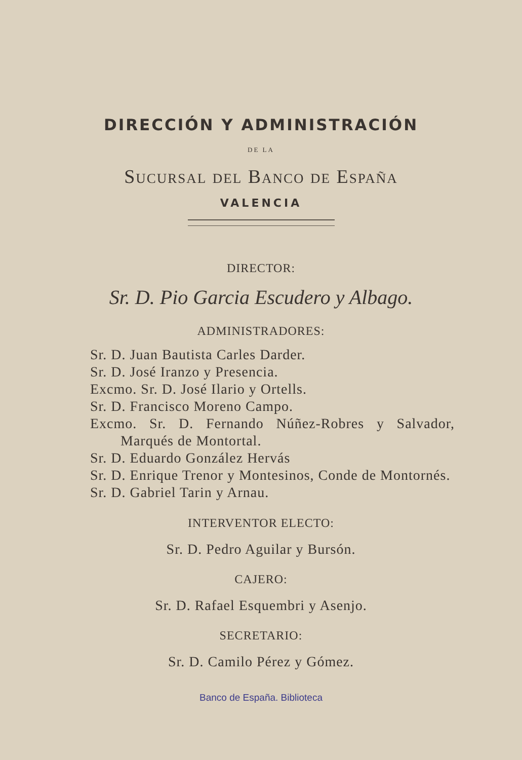DIRECCIÓN Y ADMINISTRACIÓN
DE LA
Sucursal del Banco de España
VALENCIA
DIRECTOR:
Sr. D. Pio Garcia Escudero y Albago.
ADMINISTRADORES:
Sr. D. Juan Bautista Carles Darder.
Sr. D. José Iranzo y Presencia.
Excmo. Sr. D. José Ilario y Ortells.
Sr. D. Francisco Moreno Campo.
Excmo. Sr. D. Fernando Núñez-Robres y Salvador, Marqués de Montortal.
Sr. D. Eduardo González Hervás
Sr. D. Enrique Trenor y Montesinos, Conde de Montornés.
Sr. D. Gabriel Tarin y Arnau.
INTERVENTOR ELECTO:
Sr. D. Pedro Aguilar y Bursón.
CAJERO:
Sr. D. Rafael Esquembri y Asenjo.
SECRETARIO:
Sr. D. Camilo Pérez y Gómez.
Banco de España. Biblioteca